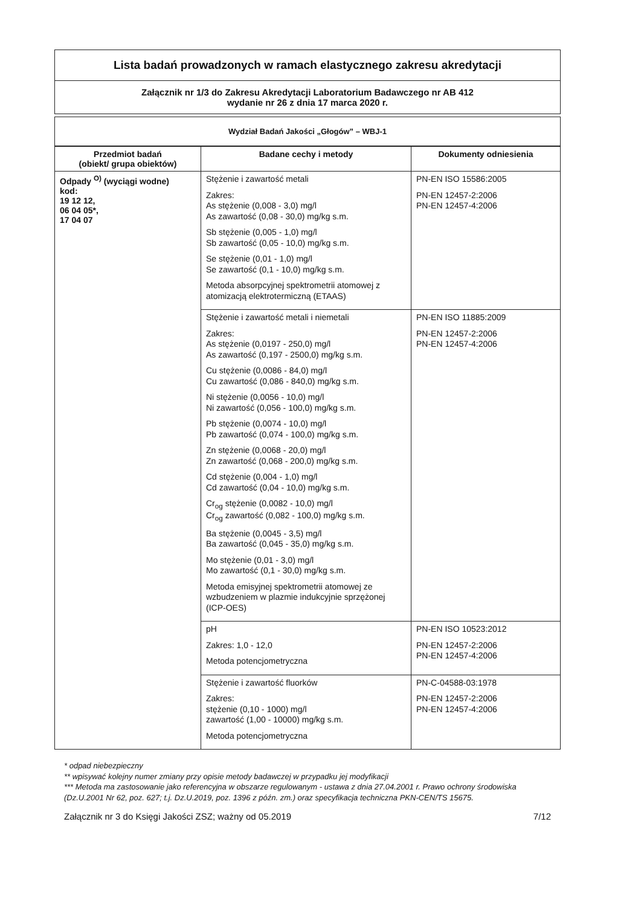Lista badań prowadzonych w ramach elastycznego zakresu akredytacji
Załącznik nr 1/3 do Zakresu Akredytacji Laboratorium Badawczego nr AB 412
wydanie nr 26 z dnia 17 marca 2020 r.
Wydział Badań Jakości „Głogów” – WBJ-1
| Przedmiot badań (obiekt/ grupa obiektów) | Badane cechy i metody | Dokumenty odniesienia |
| --- | --- | --- |
| Odpady <sup>O)</sup> (wyciągi wodne) kod: 19 12 12, 06 04 05*, 17 04 07 | Stężenie i zawartość metali Zakres: As stężenie (0,008 - 3,0) mg/l As zawartość (0,08 - 30,0) mg/kg s.m. Sb stężenie (0,005 - 1,0) mg/l Sb zawartość (0,05 - 10,0) mg/kg s.m. Se stężenie (0,01 - 1,0) mg/l Se zawartość (0,1 - 10,0) mg/kg s.m. Metoda absorpcyjnej spektrometrii atomowej z atomizacją elektrotermiczną (ETAAS) | PN-EN ISO 15586:2005 PN-EN 12457-2:2006 PN-EN 12457-4:2006 |
| | Stężenie i zawartość metali i niemetali Zakres: As stężenie (0,0197 - 250,0) mg/l As zawartość (0,197 - 2500,0) mg/kg s.m. Cu stężenie (0,0086 - 84,0) mg/l Cu zawartość (0,086 - 840,0) mg/kg s.m. Ni stężenie (0,0056 - 10,0) mg/l Ni zawartość (0,056 - 100,0) mg/kg s.m. Pb stężenie (0,0074 - 10,0) mg/l Pb zawartość (0,074 - 100,0) mg/kg s.m. Zn stężenie (0,0068 - 20,0) mg/l Zn zawartość (0,068 - 200,0) mg/kg s.m. Cd stężenie (0,004 - 1,0) mg/l Cd zawartość (0,04 - 10,0) mg/kg s.m. Cr<sub>og</sub> stężenie (0,0082 - 10,0) mg/l Cr<sub>og</sub> zawartość (0,082 - 100,0) mg/kg s.m. Ba stężenie (0,0045 - 3,5) mg/l Ba zawartość (0,045 - 35,0) mg/kg s.m. Mo stężenie (0,01 - 3,0) mg/l Mo zawartość (0,1 - 30,0) mg/kg s.m. Metoda emisyjnej spektrometrii atomowej ze wzbudzeniem w plazmie indukcyjnie sprzężonej (ICP-OES) | PN-EN ISO 11885:2009 PN-EN 12457-2:2006 PN-EN 12457-4:2006 |
| | pH Zakres: 1,0 - 12,0 Metoda potencjometryczna | PN-EN ISO 10523:2012 PN-EN 12457-2:2006 PN-EN 12457-4:2006 |
| | Stężenie i zawartość fluorków Zakres: stężenie (0,10 - 1000) mg/l zawartość (1,00 - 10000) mg/kg s.m. Metoda potencjometryczna | PN-C-04588-03:1978 PN-EN 12457-2:2006 PN-EN 12457-4:2006 |
* odpad niebezpieczny
** wpisywać kolejny numer zmiany przy opisie metody badawczej w przypadku jej modyfikacji
*** Metoda ma zastosowanie jako referencyjna w obszarze regulowanym - ustawa z dnia 27.04.2001 r. Prawo ochrony środowiska (Dz.U.2001 Nr 62, poz. 627; t.j. Dz.U.2019, poz. 1396 z późn. zm.) oraz specyfikacja techniczna PKN-CEN/TS 15675.
Załącznik nr 3 do Księgi Jakości ZSZ; ważny od 05.2019 7/12